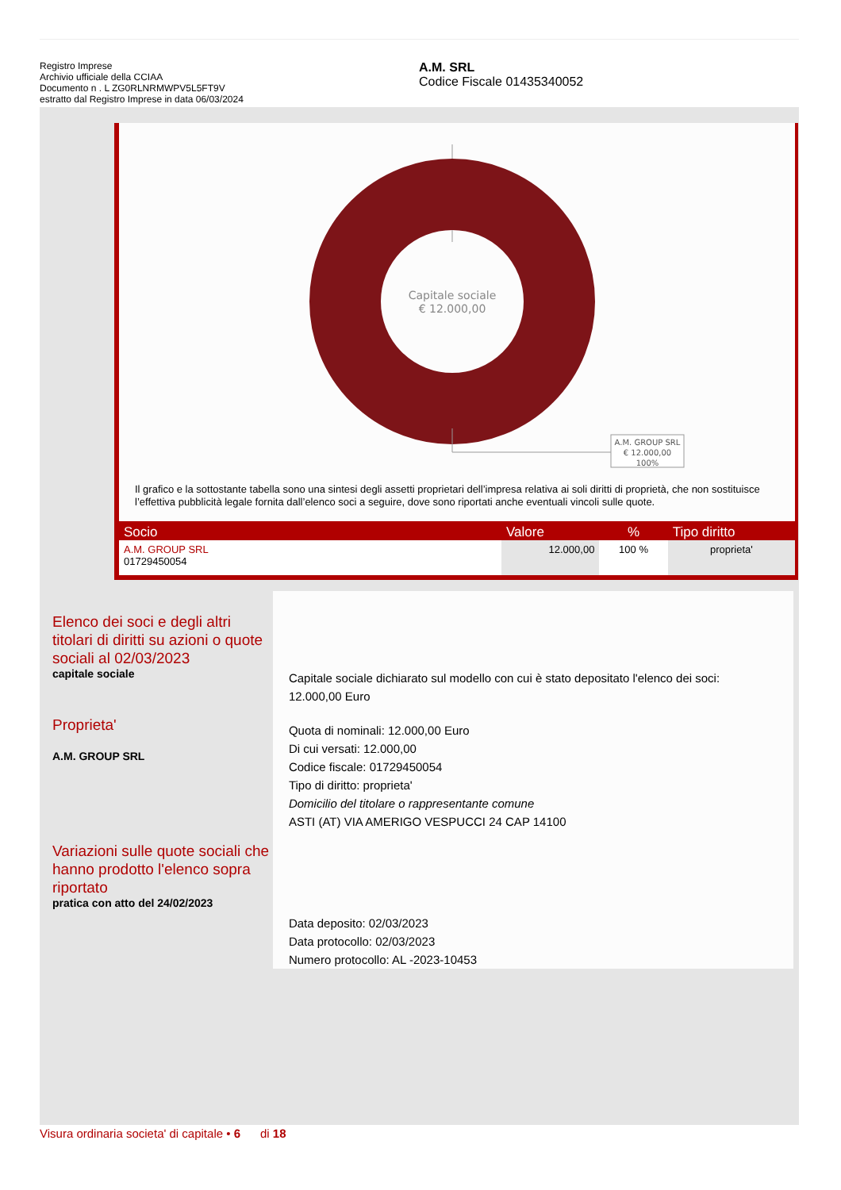Registro Imprese
Archivio ufficiale della CCIAA
Documento n . L ZG0RLNRMWPV5L5FT9V
estratto dal Registro Imprese in data 06/03/2024
A.M. SRL
Codice Fiscale 01435340052
Capitale sociale
€ 12.000,00
A.M. GROUP SRL
€ 12.000,00
100%
Il grafico e la sottostante tabella sono una sintesi degli assetti proprietari dell’impresa relativa ai soli diritti di proprietà, che non sostituisce l’effettiva pubblicità legale fornita dall’elenco soci a seguire, dove sono riportati anche eventuali vincoli sulle quote.
| Socio | Valore | % | Tipo diritto |
| --- | --- | --- | --- |
| A.M. GROUP SRL 01729450054 | 12.000,00 | 100 % | proprieta' |
Elenco dei soci e degli altri titolari di diritti su azioni o quote sociali al 02/03/2023
capitale sociale
Proprieta'
A.M. GROUP SRL
Variazioni sulle quote sociali che hanno prodotto l'elenco sopra riportato
pratica con atto del 24/02/2023
Capitale sociale dichiarato sul modello con cui è stato depositato l'elenco dei soci:
12.000,00 Euro
Quota di nominali: 12.000,00 Euro
Di cui versati: 12.000,00
Codice fiscale: 01729450054
Tipo di diritto: proprieta'
Domicilio del titolare o rappresentante comune
ASTI (AT) VIA AMERIGO VESPUCCI 24 CAP 14100
Data deposito: 02/03/2023
Data protocollo: 02/03/2023
Numero protocollo: AL -2023-10453
Visura ordinaria societa' di capitale • 6 di 18